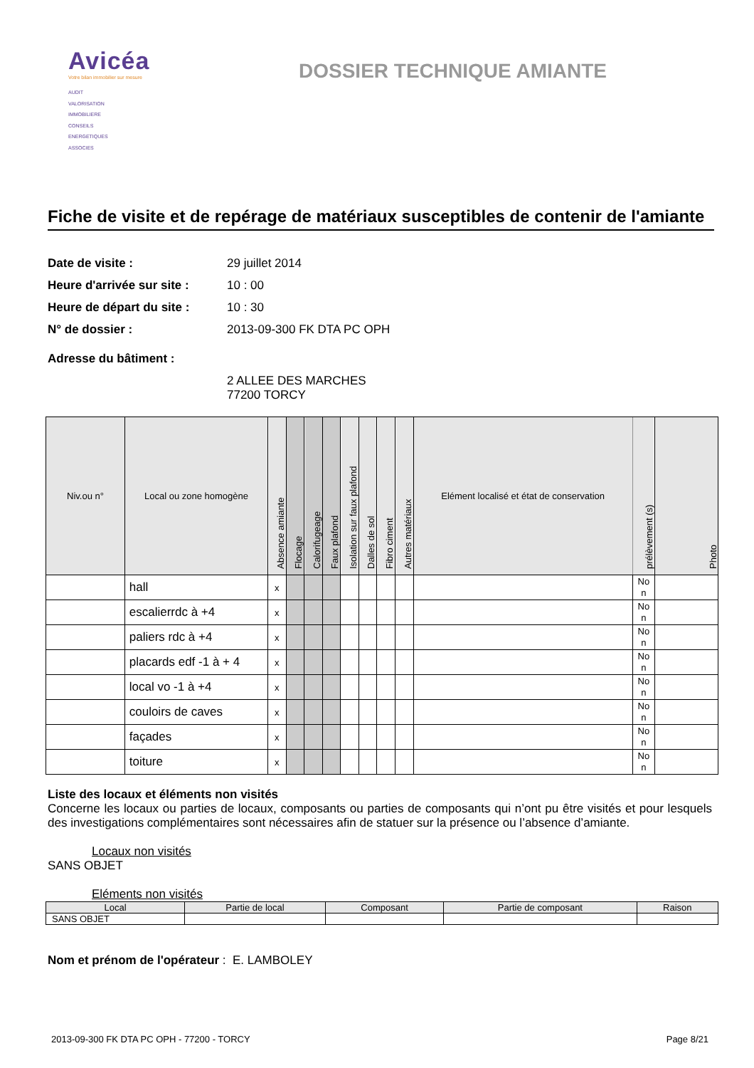Avicéa
Votre bilan immobilier sur mesure
AUDIT
VALORISATION
IMMOBILIERE
CONSEILS
ENERGETIQUES
ASSOCIES
DOSSIER TECHNIQUE AMIANTE
Fiche de visite et de repérage de matériaux susceptibles de contenir de l'amiante
Date de visite : 29 juillet 2014
Heure d'arrivée sur site : 10 : 00
Heure de départ du site : 10 : 30
N° de dossier : 2013-09-300 FK DTA PC OPH
Adresse du bâtiment :
2 ALLEE DES MARCHES
77200 TORCY
| Niv.ou n° | Local ou zone homogène | Absence amiante | Flocage | Calorifugeage | Faux plafond | Isolation sur faux plafond | Dalles de sol | Fibro ciment | Autres matériaux | Elément localisé et état de conservation | prélèvement (s) | Photo |
| --- | --- | --- | --- | --- | --- | --- | --- | --- | --- | --- | --- | --- |
| | hall | x | | | | | | | | | No n | |
| | escalierrdc à +4 | x | | | | | | | | | No n | |
| | paliers rdc à +4 | x | | | | | | | | | No n | |
| | placards edf -1 à + 4 | x | | | | | | | | | No n | |
| | local vo -1 à +4 | x | | | | | | | | | No n | |
| | couloirs de caves | x | | | | | | | | | No n | |
| | façades | x | | | | | | | | | No n | |
| | toiture | x | | | | | | | | | No n | |
Liste des locaux et éléments non visités
Concerne les locaux ou parties de locaux, composants ou parties de composants qui n’ont pu être visités et pour lesquels des investigations complémentaires sont nécessaires afin de statuer sur la présence ou l’absence d’amiante.
Locaux non visités
SANS OBJET
Eléments non visités
| Local | Partie de local | Composant | Partie de composant | Raison |
| --- | --- | --- | --- | --- |
| SANS OBJET | | | | |
Nom et prénom de l'opérateur : E. LAMBOLEY
2013-09-300 FK DTA PC OPH - 77200 - TORCY Page 8/21